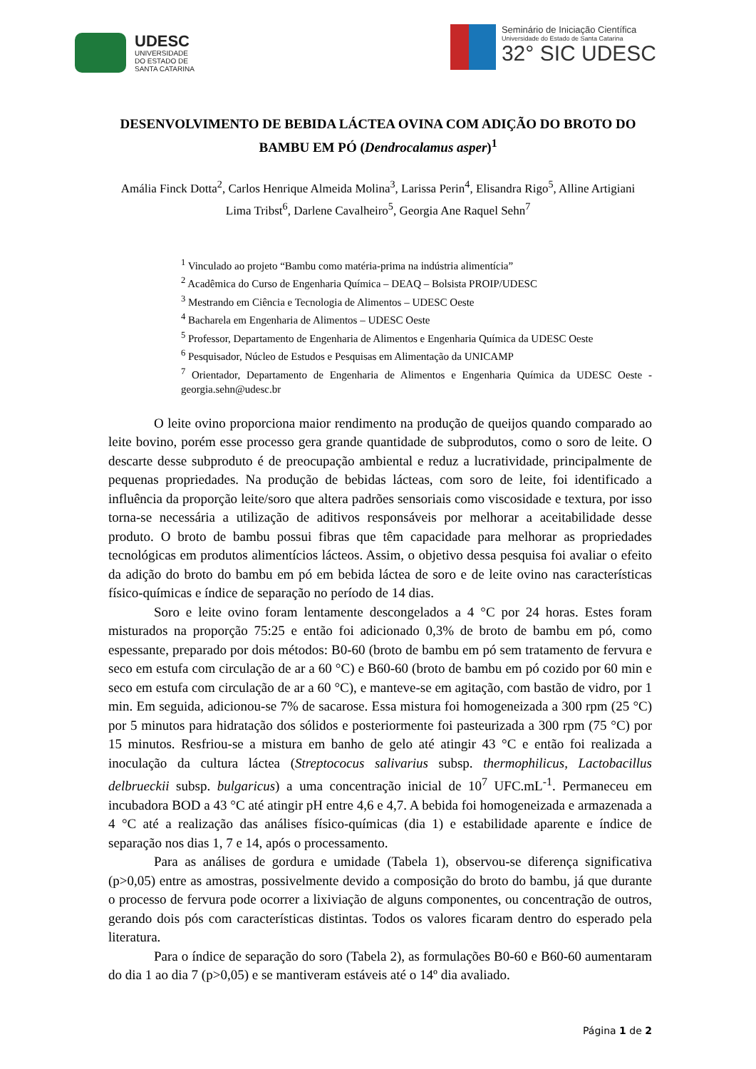UDESC
UNIVERSIDADE
DO ESTADO DE
SANTA CATARINA
Seminário de Iniciação Científica
Universidade do Estado de Santa Catarina
32° SIC UDESC
DESENVOLVIMENTO DE BEBIDA LÁCTEA OVINA COM ADIÇÃO DO BROTO DO BAMBU EM PÓ (Dendrocalamus asper)<sup>1</sup>
Amália Finck Dotta<sup>2</sup>, Carlos Henrique Almeida Molina<sup>3</sup>, Larissa Perin<sup>4</sup>, Elisandra Rigo<sup>5</sup>, Alline Artigiani Lima Tribst<sup>6</sup>, Darlene Cavalheiro<sup>5</sup>, Georgia Ane Raquel Sehn<sup>7</sup>
<sup>1</sup> Vinculado ao projeto “Bambu como matéria-prima na indústria alimentícia”
<sup>2</sup> Acadêmica do Curso de Engenharia Química – DEAQ – Bolsista PROIP/UDESC
<sup>3</sup> Mestrando em Ciência e Tecnologia de Alimentos – UDESC Oeste
<sup>4</sup> Bacharela em Engenharia de Alimentos – UDESC Oeste
<sup>5</sup> Professor, Departamento de Engenharia de Alimentos e Engenharia Química da UDESC Oeste
<sup>6</sup> Pesquisador, Núcleo de Estudos e Pesquisas em Alimentação da UNICAMP
<sup>7</sup> Orientador, Departamento de Engenharia de Alimentos e Engenharia Química da UDESC Oeste - georgia.sehn@udesc.br
O leite ovino proporciona maior rendimento na produção de queijos quando comparado ao leite bovino, porém esse processo gera grande quantidade de subprodutos, como o soro de leite. O descarte desse subproduto é de preocupação ambiental e reduz a lucratividade, principalmente de pequenas propriedades. Na produção de bebidas lácteas, com soro de leite, foi identificado a influência da proporção leite/soro que altera padrões sensoriais como viscosidade e textura, por isso torna-se necessária a utilização de aditivos responsáveis por melhorar a aceitabilidade desse produto. O broto de bambu possui fibras que têm capacidade para melhorar as propriedades tecnológicas em produtos alimentícios lácteos. Assim, o objetivo dessa pesquisa foi avaliar o efeito da adição do broto do bambu em pó em bebida láctea de soro e de leite ovino nas características físico-químicas e índice de separação no período de 14 dias.
Soro e leite ovino foram lentamente descongelados a 4 °C por 24 horas. Estes foram misturados na proporção 75:25 e então foi adicionado 0,3% de broto de bambu em pó, como espessante, preparado por dois métodos: B0-60 (broto de bambu em pó sem tratamento de fervura e seco em estufa com circulação de ar a 60 °C) e B60-60 (broto de bambu em pó cozido por 60 min e seco em estufa com circulação de ar a 60 °C), e manteve-se em agitação, com bastão de vidro, por 1 min. Em seguida, adicionou-se 7% de sacarose. Essa mistura foi homogeneizada a 300 rpm (25 °C) por 5 minutos para hidratação dos sólidos e posteriormente foi pasteurizada a 300 rpm (75 °C) por 15 minutos. Resfriou-se a mistura em banho de gelo até atingir 43 °C e então foi realizada a inoculação da cultura láctea (Streptococus salivarius subsp. thermophilicus, Lactobacillus delbrueckii subsp. bulgaricus) a uma concentração inicial de 10<sup>7</sup> UFC.mL<sup>-1</sup>. Permaneceu em incubadora BOD a 43 °C até atingir pH entre 4,6 e 4,7. A bebida foi homogeneizada e armazenada a 4 °C até a realização das análises físico-químicas (dia 1) e estabilidade aparente e índice de separação nos dias 1, 7 e 14, após o processamento.
Para as análises de gordura e umidade (Tabela 1), observou-se diferença significativa (p>0,05) entre as amostras, possivelmente devido a composição do broto do bambu, já que durante o processo de fervura pode ocorrer a lixiviação de alguns componentes, ou concentração de outros, gerando dois pós com características distintas. Todos os valores ficaram dentro do esperado pela literatura.
Para o índice de separação do soro (Tabela 2), as formulações B0-60 e B60-60 aumentaram do dia 1 ao dia 7 (p>0,05) e se mantiveram estáveis até o 14º dia avaliado.
Página 1 de 2